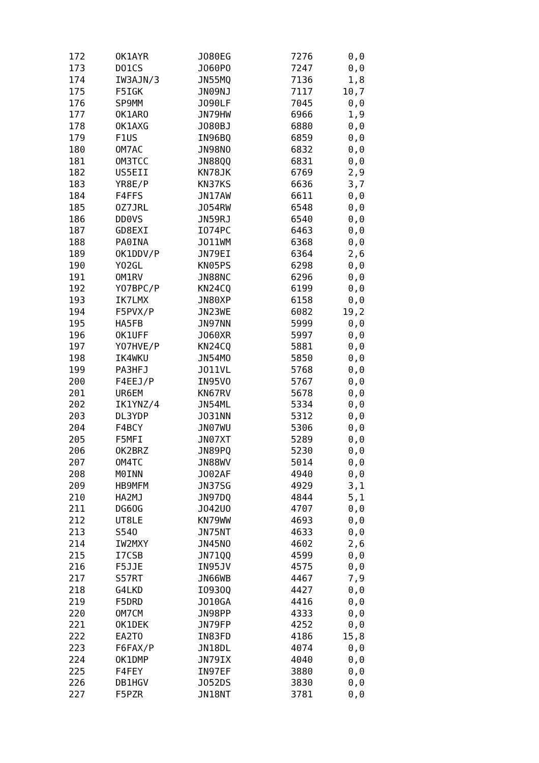| 172 | OK1AYR | JO80EG | 7276 | 0,0 |
| 173 | DO1CS | JO60PO | 7247 | 0,0 |
| 174 | IW3AJN/3 | JN55MQ | 7136 | 1,8 |
| 175 | F5IGK | JN09NJ | 7117 | 10,7 |
| 176 | SP9MM | JO90LF | 7045 | 0,0 |
| 177 | OK1ARO | JN79HW | 6966 | 1,9 |
| 178 | OK1AXG | JO80BJ | 6880 | 0,0 |
| 179 | F1US | IN96BQ | 6859 | 0,0 |
| 180 | OM7AC | JN98NO | 6832 | 0,0 |
| 181 | OM3TCC | JN88QQ | 6831 | 0,0 |
| 182 | US5EII | KN78JK | 6769 | 2,9 |
| 183 | YR8E/P | KN37KS | 6636 | 3,7 |
| 184 | F4FFS | JN17AW | 6611 | 0,0 |
| 185 | OZ7JRL | JO54RW | 6548 | 0,0 |
| 186 | DD0VS | JN59RJ | 6540 | 0,0 |
| 187 | GD8EXI | IO74PC | 6463 | 0,0 |
| 188 | PA0INA | JO11WM | 6368 | 0,0 |
| 189 | OK1DDV/P | JN79EI | 6364 | 2,6 |
| 190 | YO2GL | KN05PS | 6298 | 0,0 |
| 191 | OM1RV | JN88NC | 6296 | 0,0 |
| 192 | YO7BPC/P | KN24CQ | 6199 | 0,0 |
| 193 | IK7LMX | JN80XP | 6158 | 0,0 |
| 194 | F5PVX/P | JN23WE | 6082 | 19,2 |
| 195 | HA5FB | JN97NN | 5999 | 0,0 |
| 196 | OK1UFF | JO60XR | 5997 | 0,0 |
| 197 | YO7HVE/P | KN24CQ | 5881 | 0,0 |
| 198 | IK4WKU | JN54MO | 5850 | 0,0 |
| 199 | PA3HFJ | JO11VL | 5768 | 0,0 |
| 200 | F4EEJ/P | IN95VO | 5767 | 0,0 |
| 201 | UR6EM | KN67RV | 5678 | 0,0 |
| 202 | IK1YNZ/4 | JN54ML | 5334 | 0,0 |
| 203 | DL3YDP | JO31NN | 5312 | 0,0 |
| 204 | F4BCY | JN07WU | 5306 | 0,0 |
| 205 | F5MFI | JN07XT | 5289 | 0,0 |
| 206 | OK2BRZ | JN89PQ | 5230 | 0,0 |
| 207 | OM4TC | JN88WV | 5014 | 0,0 |
| 208 | M0INN | JO02AF | 4940 | 0,0 |
| 209 | HB9MFM | JN37SG | 4929 | 3,1 |
| 210 | HA2MJ | JN97DQ | 4844 | 5,1 |
| 211 | DG6OG | JO42UO | 4707 | 0,0 |
| 212 | UT8LE | KN79WW | 4693 | 0,0 |
| 213 | S54O | JN75NT | 4633 | 0,0 |
| 214 | IW2MXY | JN45NO | 4602 | 2,6 |
| 215 | I7CSB | JN71QQ | 4599 | 0,0 |
| 216 | F5JJE | IN95JV | 4575 | 0,0 |
| 217 | S57RT | JN66WB | 4467 | 7,9 |
| 218 | G4LKD | IO93OQ | 4427 | 0,0 |
| 219 | F5DRD | JO10GA | 4416 | 0,0 |
| 220 | OM7CM | JN98PP | 4333 | 0,0 |
| 221 | OK1DEK | JN79FP | 4252 | 0,0 |
| 222 | EA2TO | IN83FD | 4186 | 15,8 |
| 223 | F6FAX/P | JN18DL | 4074 | 0,0 |
| 224 | OK1DMP | JN79IX | 4040 | 0,0 |
| 225 | F4FEY | IN97EF | 3880 | 0,0 |
| 226 | DB1HGV | JO52DS | 3830 | 0,0 |
| 227 | F5PZR | JN18NT | 3781 | 0,0 |